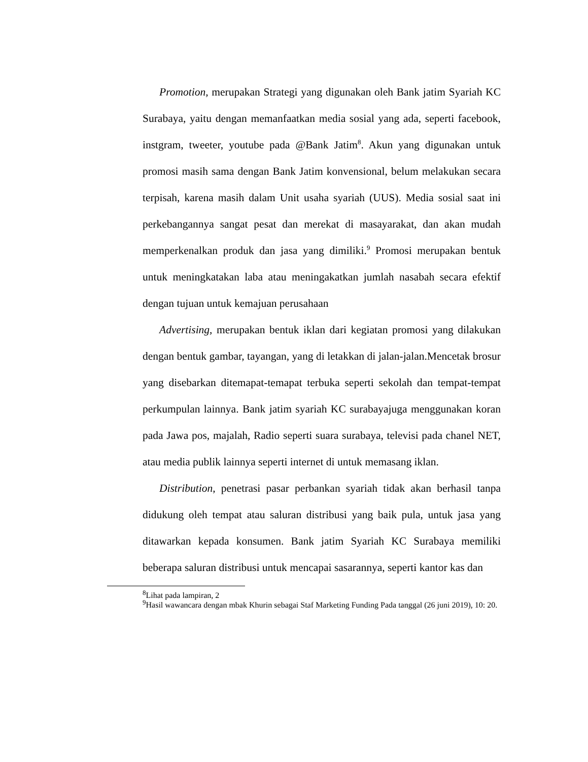Promotion, merupakan Strategi yang digunakan oleh Bank jatim Syariah KC Surabaya, yaitu dengan memanfaatkan media sosial yang ada, seperti facebook, instgram, tweeter, youtube pada @Bank Jatim<sup>8</sup>. Akun yang digunakan untuk promosi masih sama dengan Bank Jatim konvensional, belum melakukan secara terpisah, karena masih dalam Unit usaha syariah (UUS). Media sosial saat ini perkebangannya sangat pesat dan merekat di masayarakat, dan akan mudah memperkenalkan produk dan jasa yang dimiliki.<sup>9</sup> Promosi merupakan bentuk untuk meningkatakan laba atau meningakatkan jumlah nasabah secara efektif dengan tujuan untuk kemajuan perusahaan
Advertising, merupakan bentuk iklan dari kegiatan promosi yang dilakukan dengan bentuk gambar, tayangan, yang di letakkan di jalan-jalan.Mencetak brosur yang disebarkan ditemapat-temapat terbuka seperti sekolah dan tempat-tempat perkumpulan lainnya. Bank jatim syariah KC surabayajuga menggunakan koran pada Jawa pos, majalah, Radio seperti suara surabaya, televisi pada chanel NET, atau media publik lainnya seperti internet di untuk memasang iklan.
Distribution, penetrasi pasar perbankan syariah tidak akan berhasil tanpa didukung oleh tempat atau saluran distribusi yang baik pula, untuk jasa yang ditawarkan kepada konsumen. Bank jatim Syariah KC Surabaya memiliki beberapa saluran distribusi untuk mencapai sasarannya, seperti kantor kas dan
<sup>8</sup> Lihat pada lampiran, 2
<sup>9</sup> Hasil wawancara dengan mbak Khurin sebagai Staf Marketing Funding Pada tanggal (26 juni 2019), 10: 20.